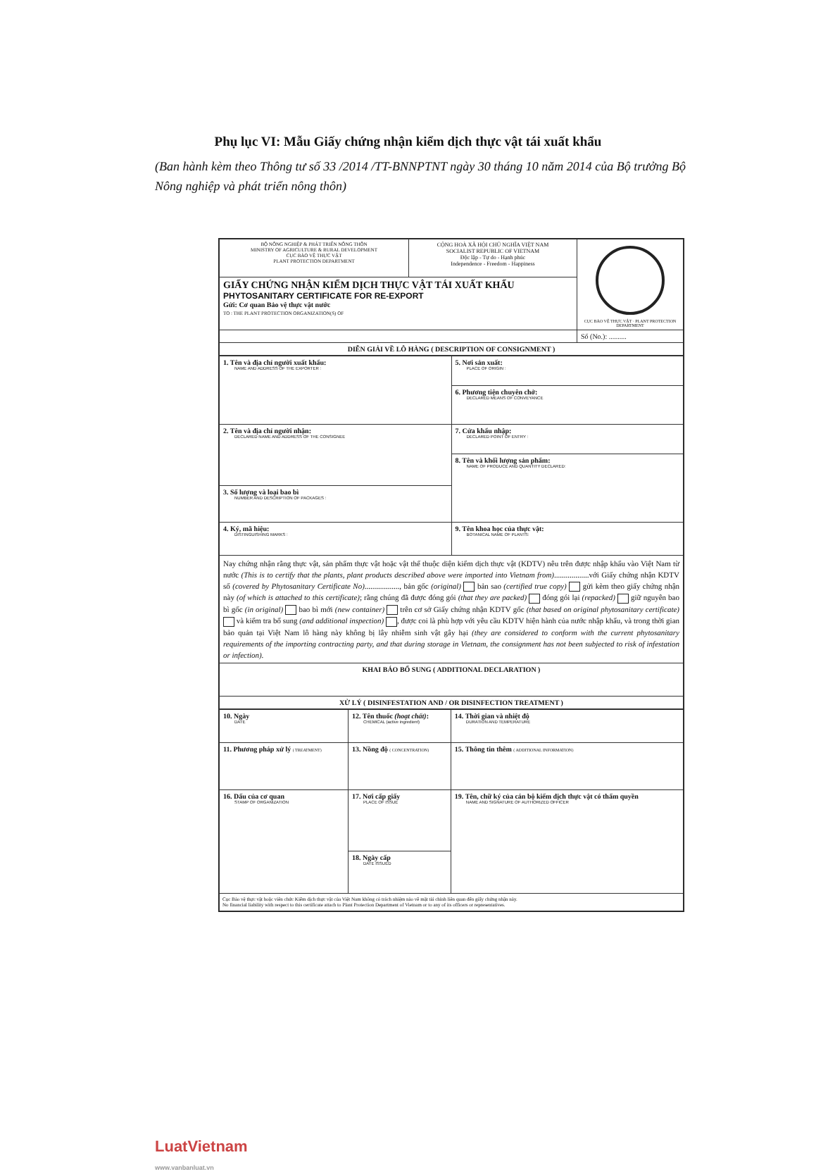Phụ lục VI: Mẫu Giấy chứng nhận kiểm dịch thực vật tái xuất khẩu
(Ban hành kèm theo Thông tư số 33 /2014 /TT-BNNPTNT ngày 30 tháng 10 năm 2014 của Bộ trưởng Bộ Nông nghiệp và phát triển nông thôn)
| BỘ NÔNG NGHIỆP & PHÁT TRIỂN NÔNG THÔN MINISTRY OF AGRICULTURE & RURAL DEVELOPMENT CỤC BẢO VỆ THỰC VẬT PLANT PROTECTION DEPARTMENT | CỘNG HOÀ XÃ HỘI CHỦ NGHĨA VIỆT NAM SOCIALIST REPUBLIC OF VIETNAM Độc lập - Tự do - Hạnh phúc Independence - Freedom - Happiness | CỤC BẢO VỆ THỰC VẬT · PLANT PROTECTION DEPARTMENT |
| GIẤY CHỨNG NHẬN KIỂM DỊCH THỰC VẬT TÁI XUẤT KHẨU PHYTOSANITARY CERTIFICATE FOR RE-EXPORT Gửi: Cơ quan Bảo vệ thực vật nước TO : THE PLANT PROTECTION ORGANIZATION(S) OF | | |
| | | Số (No.): .......... |
| DIỄN GIẢI VỀ LÔ HÀNG ( DESCRIPTION OF CONSIGNMENT ) | | |
| 1. Tên và địa chỉ người xuất khẩu: NAME AND ADDRESS OF THE EXPORTER : | 5. Nơi sản xuất: PLACE OF ORIGIN : |
| | 6. Phương tiện chuyên chở: DECLARED MEANS OF CONVEYANCE |
| 2. Tên và địa chỉ người nhận: DECLARED NAME AND ADDRESS OF THE CONSIGNEE | 7. Cửa khẩu nhập: DECLARED POINT OF ENTRY : |
| | 8. Tên và khối lượng sản phẩm: NAME OF PRODUCE AND QUANTITY DECLARED: |
| 3. Số lượng và loại bao bì NUMBER AND DESCRIPTION OF PACKAGES : | |
| 4. Ký, mã hiệu: DISTINGUISHING MARKS : | 9. Tên khoa học của thực vật: BOTANICAL NAME OF PLANTS: |
| Nay chứng nhận rằng thực vật, sản phẩm thực vật hoặc vật thể thuộc diện kiểm dịch thực vật (KDTV) nêu trên được nhập khẩu vào Việt Nam từ nước (This is to certify that the plants, plant products described above were imported into Vietnam from) ..................với Giấy chứng nhận KDTV số (covered by Phytosanitary Certificate No) .................., bản gốc (original) bản sao (certified true copy) gửi kèm theo giấy chứng nhận này (of which is attached to this certificate) ; rằng chúng đã được đóng gói (that they are packed) đóng gói lại (repacked) giữ nguyên bao bì gốc (in original) bao bì mới (new container) trên cơ sở Giấy chứng nhận KDTV gốc (that based on original phytosanitary certificate) và kiểm tra bổ sung (and additional inspection) , được coi là phù hợp với yêu cầu KDTV hiện hành của nước nhập khẩu, và trong thời gian bảo quản tại Việt Nam lô hàng này không bị lây nhiễm sinh vật gây hại (they are considered to conform with the current phytosanitary requirements of the importing contracting party, and that during storage in Vietnam, the consignment has not been subjected to risk of infestation or infection). | |
| KHAI BÁO BỔ SUNG ( ADDITIONAL DECLARATION ) | |
| XỬ LÝ ( DISINFESTATION AND / OR DISINFECTION TREATMENT ) | |
| 10. Ngày DATE | 12. Tên thuốc (hoạt chất) : CHEMICAL (active ingredient) | 14. Thời gian và nhiệt độ DURATION AND TEMPERATURE |
| 11. Phương pháp xử lý ( TREATMENT) | 13. Nồng độ ( CONCENTRATION) | 15. Thông tin thêm ( ADDITIONAL INFORMATION) |
| 16. Dấu của cơ quan STAMP OF ORGANIZATION | 17. Nơi cấp giấy PLACE OF ISSUE | 19. Tên, chữ ký của cán bộ kiểm dịch thực vật có thẩm quyền NAME AND SIGNATURE OF AUTHORIZED OFFICER |
| | 18. Ngày cấp DATE ISSUED | |
| Cục Bảo vệ thực vật hoặc viên chức Kiểm dịch thực vật của Việt Nam không có trách nhiệm nào về mặt tài chính liên quan đến giấy chứng nhận này. No financial liability with respect to this certificate attach to Plant Protection Department of Vietnam or to any of its officers or representatives. | | |
LuatVietnam
www.vanbanluat.vn